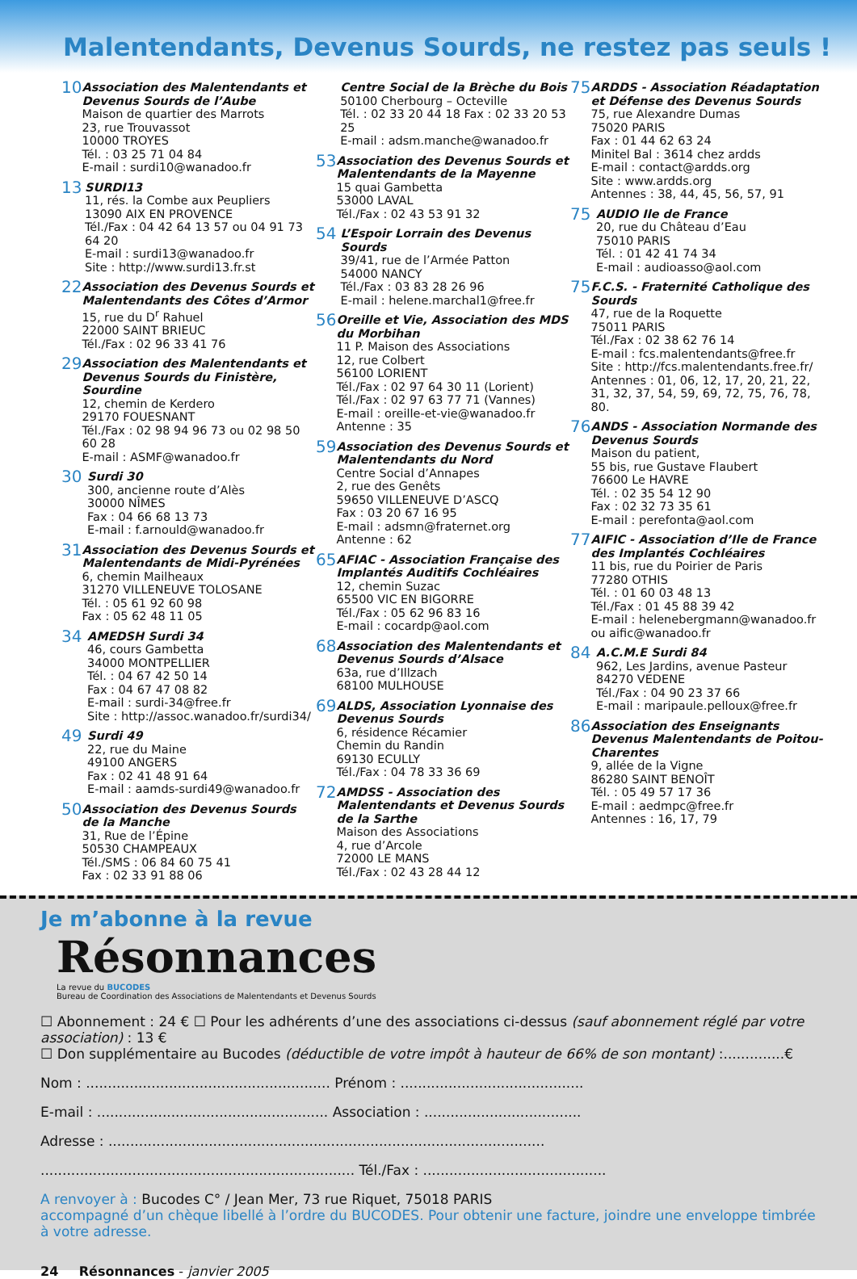Malentendants, Devenus Sourds, ne restez pas seuls !
10
Association des Malentendants et Devenus Sourds de l’Aube
Maison de quartier des Marrots
23, rue Trouvassot
10000 TROYES
Tél. : 03 25 71 04 84
E-mail : surdi10@wanadoo.fr
13
SURDI13
11, rés. la Combe aux Peupliers
13090 AIX EN PROVENCE
Tél./Fax : 04 42 64 13 57 ou 04 91 73 64 20
E-mail : surdi13@wanadoo.fr
Site : http://www.surdi13.fr.st
22
Association des Devenus Sourds et Malentendants des Côtes d’Armor
15, rue du D<sup>r</sup> Rahuel
22000 SAINT BRIEUC
Tél./Fax : 02 96 33 41 76
29
Association des Malentendants et Devenus Sourds du Finistère, Sourdine
12, chemin de Kerdero
29170 FOUESNANT
Tél./Fax : 02 98 94 96 73 ou 02 98 50 60 28
E-mail : ASMF@wanadoo.fr
30
Surdi 30
300, ancienne route d’Alès
30000 NÎMES
Fax : 04 66 68 13 73
E-mail : f.arnould@wanadoo.fr
31
Association des Devenus Sourds et Malentendants de Midi-Pyrénées
6, chemin Mailheaux
31270 VILLENEUVE TOLOSANE
Tél. : 05 61 92 60 98
Fax : 05 62 48 11 05
34
AMEDSH Surdi 34
46, cours Gambetta
34000 MONTPELLIER
Tél. : 04 67 42 50 14
Fax : 04 67 47 08 82
E-mail : surdi-34@free.fr
Site : http://assoc.wanadoo.fr/surdi34/
49
Surdi 49
22, rue du Maine
49100 ANGERS
Fax : 02 41 48 91 64
E-mail : aamds-surdi49@wanadoo.fr
50
Association des Devenus Sourds de la Manche
31, Rue de l’Épine
50530 CHAMPEAUX
Tél./SMS : 06 84 60 75 41
Fax : 02 33 91 88 06
Centre Social de la Brèche du Bois
50100 Cherbourg – Octeville
Tél. : 02 33 20 44 18 Fax : 02 33 20 53 25
E-mail : adsm.manche@wanadoo.fr
53
Association des Devenus Sourds et Malentendants de la Mayenne
15 quai Gambetta
53000 LAVAL
Tél./Fax : 02 43 53 91 32
54
L’Espoir Lorrain des Devenus Sourds
39/41, rue de l’Armée Patton
54000 NANCY
Tél./Fax : 03 83 28 26 96
E-mail : helene.marchal1@free.fr
56
Oreille et Vie, Association des MDS du Morbihan
11 P. Maison des Associations
12, rue Colbert
56100 LORIENT
Tél./Fax : 02 97 64 30 11 (Lorient)
Tél./Fax : 02 97 63 77 71 (Vannes)
E-mail : oreille-et-vie@wanadoo.fr
Antenne : 35
59
Association des Devenus Sourds et Malentendants du Nord
Centre Social d’Annapes
2, rue des Genêts
59650 VILLENEUVE D’ASCQ
Fax : 03 20 67 16 95
E-mail : adsmn@fraternet.org
Antenne : 62
65
AFIAC - Association Française des Implantés Auditifs Cochléaires
12, chemin Suzac
65500 VIC EN BIGORRE
Tél./Fax : 05 62 96 83 16
E-mail : cocardp@aol.com
68
Association des Malentendants et Devenus Sourds d’Alsace
63a, rue d’Illzach
68100 MULHOUSE
69
ALDS, Association Lyonnaise des Devenus Sourds
6, résidence Récamier
Chemin du Randin
69130 ECULLY
Tél./Fax : 04 78 33 36 69
72
AMDSS - Association des Malentendants et Devenus Sourds de la Sarthe
Maison des Associations
4, rue d’Arcole
72000 LE MANS
Tél./Fax : 02 43 28 44 12
75
ARDDS - Association Réadaptation et Défense des Devenus Sourds
75, rue Alexandre Dumas
75020 PARIS
Fax : 01 44 62 63 24
Minitel Bal : 3614 chez ardds
E-mail : contact@ardds.org
Site : www.ardds.org
Antennes : 38, 44, 45, 56, 57, 91
75
AUDIO Ile de France
20, rue du Château d’Eau
75010 PARIS
Tél. : 01 42 41 74 34
E-mail : audioasso@aol.com
75
F.C.S. - Fraternité Catholique des Sourds
47, rue de la Roquette
75011 PARIS
Tél./Fax : 02 38 62 76 14
E-mail : fcs.malentendants@free.fr
Site : http://fcs.malentendants.free.fr/
Antennes : 01, 06, 12, 17, 20, 21, 22, 31, 32, 37, 54, 59, 69, 72, 75, 76, 78, 80.
76
ANDS - Association Normande des Devenus Sourds
Maison du patient,
55 bis, rue Gustave Flaubert
76600 Le HAVRE
Tél. : 02 35 54 12 90
Fax : 02 32 73 35 61
E-mail : perefonta@aol.com
77
AIFIC - Association d’Ile de France des Implantés Cochléaires
11 bis, rue du Poirier de Paris
77280 OTHIS
Tél. : 01 60 03 48 13
Tél./Fax : 01 45 88 39 42
E-mail : helenebergmann@wanadoo.fr
ou aific@wanadoo.fr
84
A.C.M.E Surdi 84
962, Les Jardins, avenue Pasteur
84270 VEDENE
Tél./Fax : 04 90 23 37 66
E-mail : maripaule.pelloux@free.fr
86
Association des Enseignants Devenus Malentendants de Poitou-Charentes
9, allée de la Vigne
86280 SAINT BENOÎT
Tél. : 05 49 57 17 36
E-mail : aedmpc@free.fr
Antennes : 16, 17, 79
Je m’abonne à la revue
Résonnances
La revue du BUCODES
Bureau de Coordination des Associations de Malentendants et Devenus Sourds
☐ Abonnement : 24 € ☐ Pour les adhérents d’une des associations ci-dessus (sauf abonnement réglé par votre association) : 13 €
☐ Don supplémentaire au Bucodes (déductible de votre impôt à hauteur de 66% de son montant) :..............€
Nom : ........................................................ Prénom : ..........................................
E-mail : ..................................................... Association : ....................................
Adresse : ....................................................................................................
........................................................................ Tél./Fax : ..........................................
A renvoyer à : Bucodes C° / Jean Mer, 73 rue Riquet, 75018 PARIS
accompagné d’un chèque libellé à l’ordre du BUCODES. Pour obtenir une facture, joindre une enveloppe timbrée à votre adresse.
24 Résonnances - janvier 2005